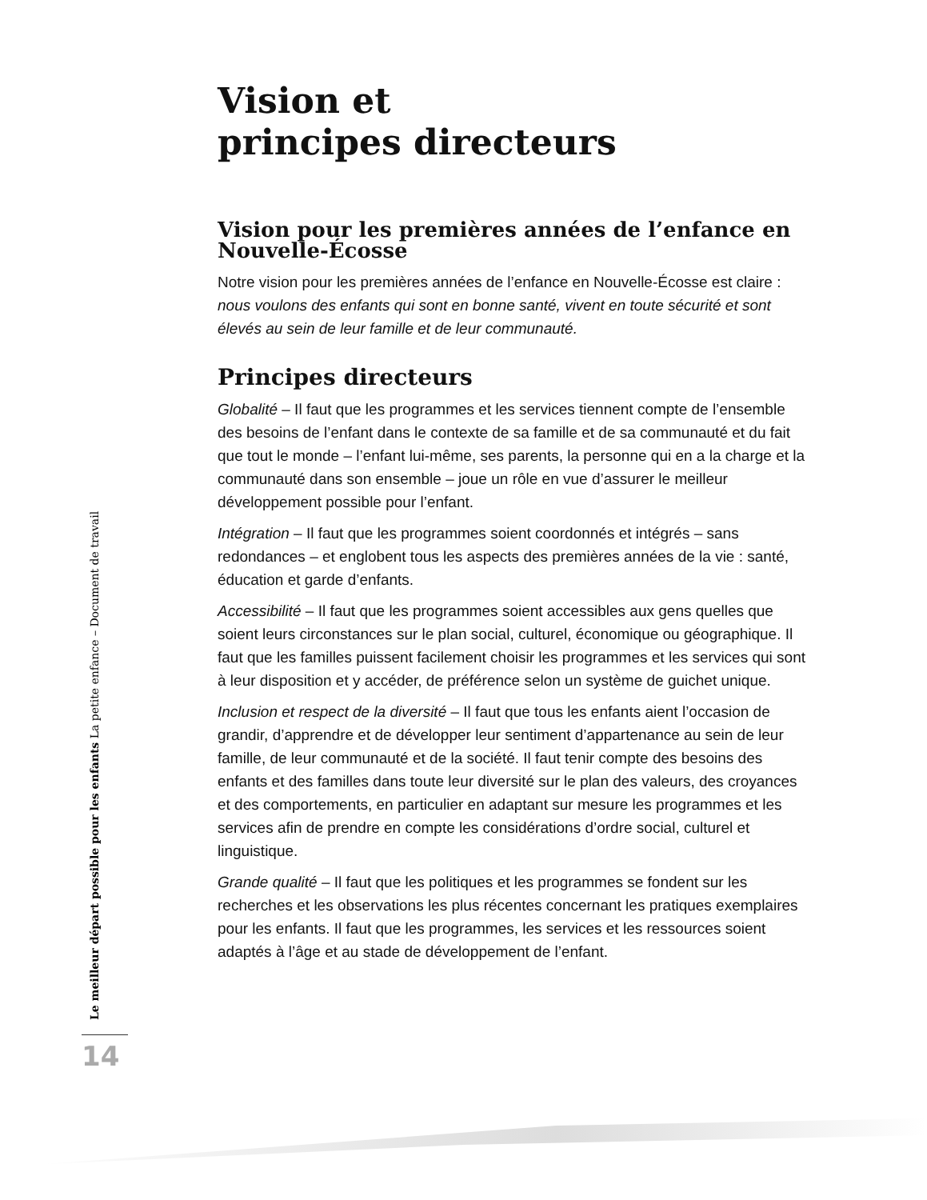Vision et
principes directeurs
Vision pour les premières années de l’enfance en Nouvelle-Écosse
Notre vision pour les premières années de l’enfance en Nouvelle-Écosse est claire : nous voulons des enfants qui sont en bonne santé, vivent en toute sécurité et sont élevés au sein de leur famille et de leur communauté.
Principes directeurs
Globalité – Il faut que les programmes et les services tiennent compte de l’ensemble des besoins de l’enfant dans le contexte de sa famille et de sa communauté et du fait que tout le monde – l’enfant lui-même, ses parents, la personne qui en a la charge et la communauté dans son ensemble – joue un rôle en vue d’assurer le meilleur développement possible pour l’enfant.
Intégration – Il faut que les programmes soient coordonnés et intégrés – sans redondances – et englobent tous les aspects des premières années de la vie : santé, éducation et garde d’enfants.
Accessibilité – Il faut que les programmes soient accessibles aux gens quelles que soient leurs circonstances sur le plan social, culturel, économique ou géographique. Il faut que les familles puissent facilement choisir les programmes et les services qui sont à leur disposition et y accéder, de préférence selon un système de guichet unique.
Inclusion et respect de la diversité – Il faut que tous les enfants aient l’occasion de grandir, d’apprendre et de développer leur sentiment d’appartenance au sein de leur famille, de leur communauté et de la société. Il faut tenir compte des besoins des enfants et des familles dans toute leur diversité sur le plan des valeurs, des croyances et des comportements, en particulier en adaptant sur mesure les programmes et les services afin de prendre en compte les considérations d’ordre social, culturel et linguistique.
Grande qualité – Il faut que les politiques et les programmes se fondent sur les recherches et les observations les plus récentes concernant les pratiques exemplaires pour les enfants. Il faut que les programmes, les services et les ressources soient adaptés à l’âge et au stade de développement de l’enfant.
Le meilleur départ possible pour les enfants La petite enfance – Document de travail
14